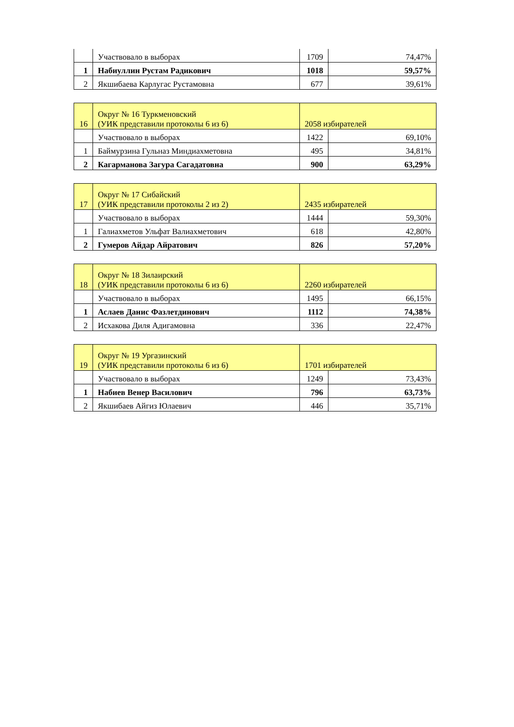| | Участвовало в выборах | 1709 | 74,47% |
| 1 | Набиуллин Рустам Радикович | 1018 | 59,57% |
| 2 | Якшибаева Карлугас Рустамовна | 677 | 39,61% |
| 16 | Округ № 16 Туркменовский (УИК представили протоколы 6 из 6) | 2058 избирателей | |
| | Участвовало в выборах | 1422 | 69,10% |
| 1 | Баймурзина Гульназ Миндиахметовна | 495 | 34,81% |
| 2 | Кагарманова Загура Сагадатовна | 900 | 63,29% |
| 17 | Округ № 17 Сибайский (УИК представили протоколы 2 из 2) | 2435 избирателей | |
| | Участвовало в выборах | 1444 | 59,30% |
| 1 | Галиахметов Ульфат Валиахметович | 618 | 42,80% |
| 2 | Гумеров Айдар Айратович | 826 | 57,20% |
| 18 | Округ № 18 Зилаирский (УИК представили протоколы 6 из 6) | 2260 избирателей | |
| | Участвовало в выборах | 1495 | 66,15% |
| 1 | Аслаев Данис Фазлетдинович | 1112 | 74,38% |
| 2 | Исхакова Диля Адигамовна | 336 | 22,47% |
| 19 | Округ № 19 Ургазинский (УИК представили протоколы 6 из 6) | 1701 избирателей | |
| | Участвовало в выборах | 1249 | 73,43% |
| 1 | Набиев Венер Василович | 796 | 63,73% |
| 2 | Якшибаев Айгиз Юлаевич | 446 | 35,71% |